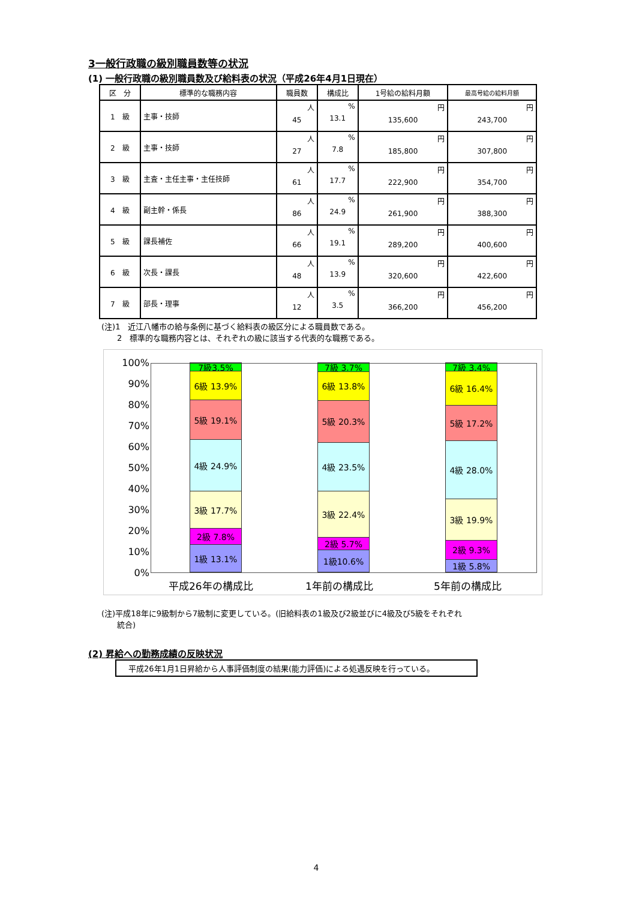3一般行政職の級別職員数等の状況
(1) 一般行政職の級別職員数及び給料表の状況（平成26年4月1日現在）
| 区 分 | 標準的な職務内容 | 職員数 | 構成比 | 1号給の給料月額 | 最高号給の給料月額 |
| --- | --- | --- | --- | --- | --- |
| 1 級 | 主事・技師 | 人 45 | % 13.1 | 円 135,600 | 円 243,700 |
| 2 級 | 主事・技師 | 人 27 | % 7.8 | 円 185,800 | 円 307,800 |
| 3 級 | 主査・主任主事・主任技師 | 人 61 | % 17.7 | 円 222,900 | 円 354,700 |
| 4 級 | 副主幹・係長 | 人 86 | % 24.9 | 円 261,900 | 円 388,300 |
| 5 級 | 課長補佐 | 人 66 | % 19.1 | 円 289,200 | 円 400,600 |
| 6 級 | 次長・課長 | 人 48 | % 13.9 | 円 320,600 | 円 422,600 |
| 7 級 | 部長・理事 | 人 12 | % 3.5 | 円 366,200 | 円 456,200 |
(注)1　近江八幡市の給与条例に基づく給料表の級区分による職員数である。
　　2　標準的な職務内容とは、それぞれの級に該当する代表的な職務である。
100%
90%
80%
70%
60%
50%
40%
30%
20%
10%
0%
7級3.5%
6級 13.9%
5級 19.1%
4級 24.9%
3級 17.7%
2級 7.8%
1級 13.1%
7級 3.7%
6級 13.8%
5級 20.3%
4級 23.5%
3級 22.4%
2級 5.7%
1級10.6%
7級 3.4%
6級 16.4%
5級 17.2%
4級 28.0%
3級 19.9%
2級 9.3%
1級 5.8%
平成26年の構成比 1年前の構成比 5年前の構成比
(注)平成18年に9級制から7級制に変更している。(旧給料表の1級及び2級並びに4級及び5級をそれぞれ
　　統合)
(2) 昇給への勤務成績の反映状況
平成26年1月1日昇給から人事評価制度の結果(能力評価)による処遇反映を行っている。
4